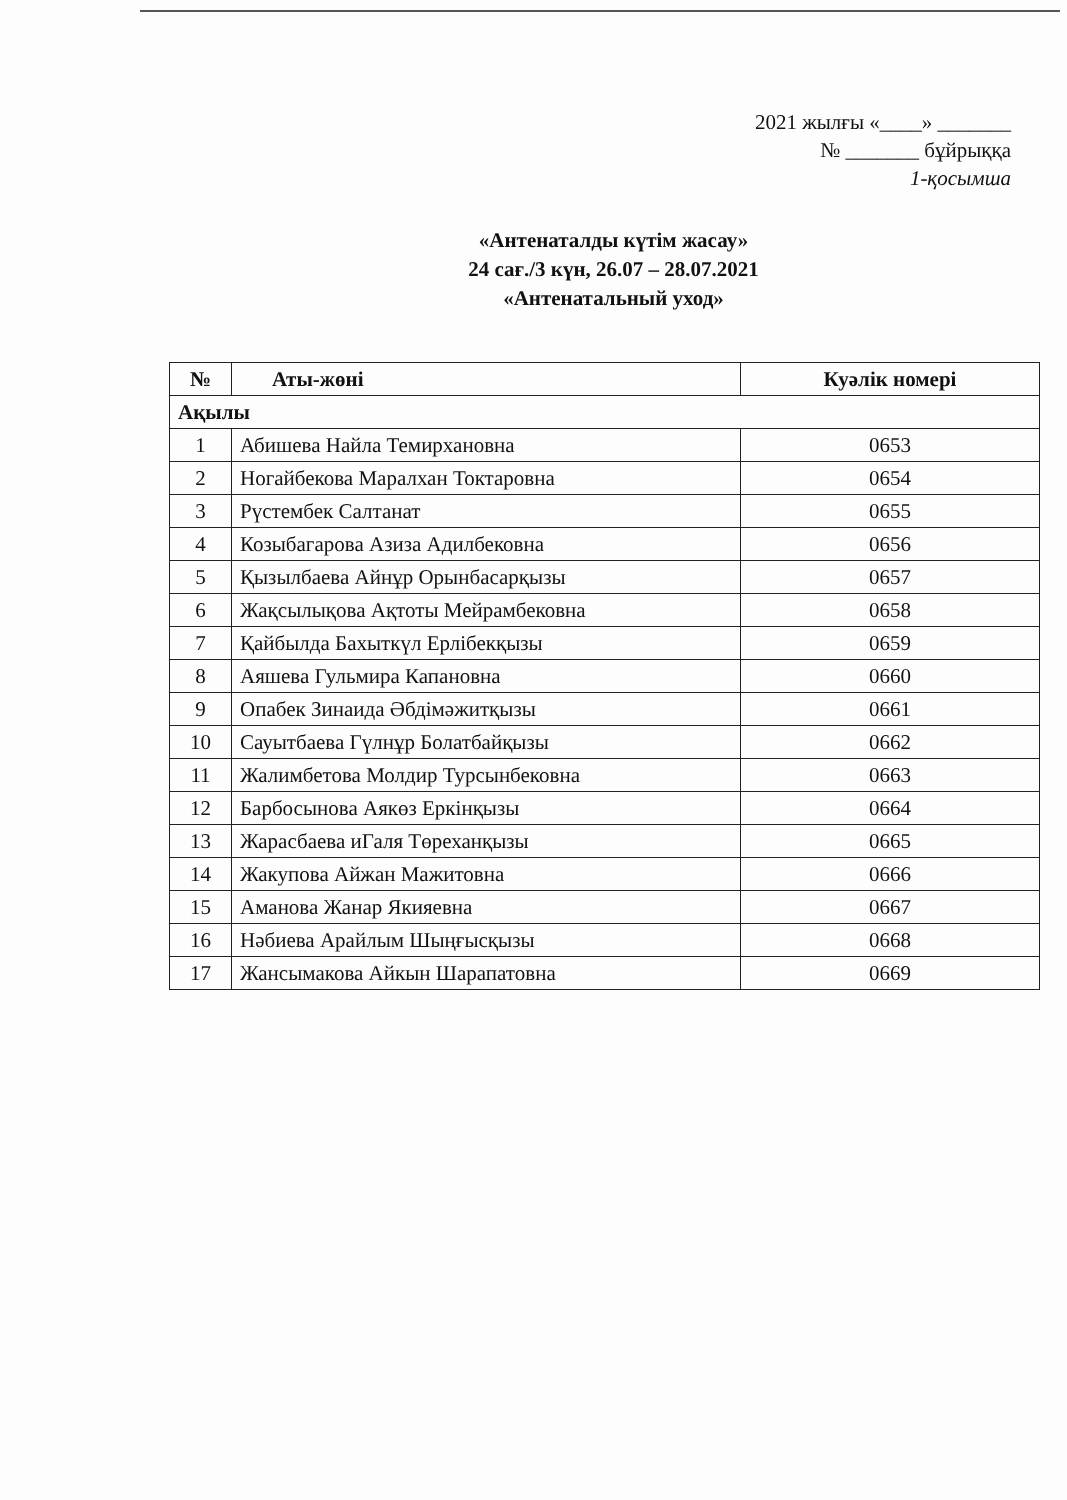2021 жылғы «____» _______
№ _______ бұйрыққа
1-қосымша
«Антенаталды күтім жасау»
24 сағ./3 күн, 26.07 – 28.07.2021
«Антенатальный уход»
| № | Аты-жөні | Куәлік номері |
| --- | --- | --- |
| Ақылы | | |
| 1 | Абишева Найла Темирхановна | 0653 |
| 2 | Ногайбекова Маралхан Токтаровна | 0654 |
| 3 | Рүстембек Салтанат | 0655 |
| 4 | Козыбагарова Азиза Адилбековна | 0656 |
| 5 | Қызылбаева Айнұр Орынбасарқызы | 0657 |
| 6 | Жақсылықова Ақтоты Мейрамбековна | 0658 |
| 7 | Қайбылда Бахыткүл Ерлібекқызы | 0659 |
| 8 | Аяшева Гульмира Капановна | 0660 |
| 9 | Опабек Зинаида Әбдімәжитқызы | 0661 |
| 10 | Сауытбаева Гүлнұр Болатбайқызы | 0662 |
| 11 | Жалимбетова Молдир Турсынбековна | 0663 |
| 12 | Барбосынова Аякөз Еркінқызы | 0664 |
| 13 | Жарасбаева иГаля Төреханқызы | 0665 |
| 14 | Жакупова Айжан Мажитовна | 0666 |
| 15 | Аманова Жанар Якияевна | 0667 |
| 16 | Нәбиева Арайлым Шыңғысқызы | 0668 |
| 17 | Жансымакова Айкын Шарапатовна | 0669 |